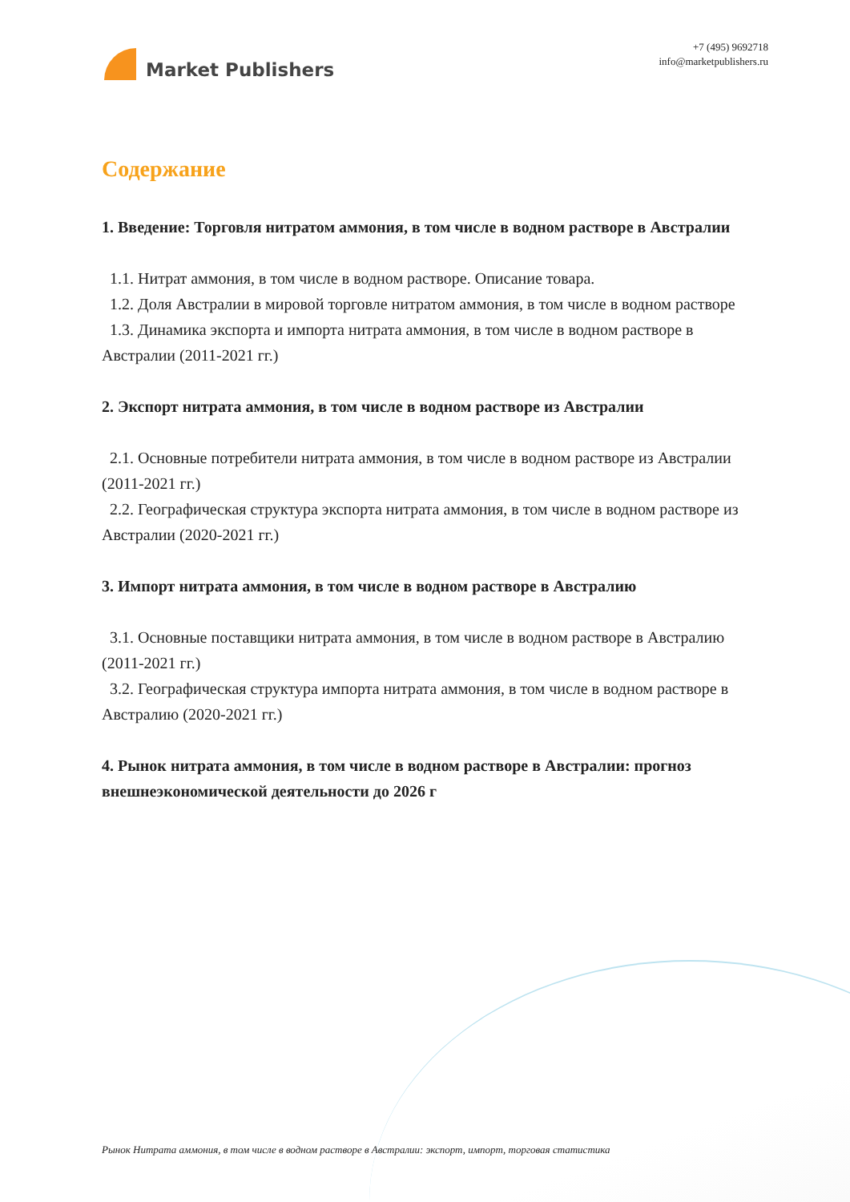Market Publishers
+7 (495) 9692718
info@marketpublishers.ru
Содержание
1. Введение: Торговля нитратом аммония, в том числе в водном растворе в Австралии
1.1. Нитрат аммония, в том числе в водном растворе. Описание товара.
1.2. Доля Австралии в мировой торговле нитратом аммония, в том числе в водном растворе
1.3. Динамика экспорта и импорта нитрата аммония, в том числе в водном растворе в Австралии (2011-2021 гг.)
2. Экспорт нитрата аммония, в том числе в водном растворе из Австралии
2.1. Основные потребители нитрата аммония, в том числе в водном растворе из Австралии (2011-2021 гг.)
2.2. Географическая структура экспорта нитрата аммония, в том числе в водном растворе из Австралии (2020-2021 гг.)
3. Импорт нитрата аммония, в том числе в водном растворе в Австралию
3.1. Основные поставщики нитрата аммония, в том числе в водном растворе в Австралию (2011-2021 гг.)
3.2. Географическая структура импорта нитрата аммония, в том числе в водном растворе в Австралию (2020-2021 гг.)
4. Рынок нитрата аммония, в том числе в водном растворе в Австралии: прогноз внешнеэкономической деятельности до 2026 г
Рынок Нитрата аммония, в том числе в водном растворе в Австралии: экспорт, импорт, торговая статистика